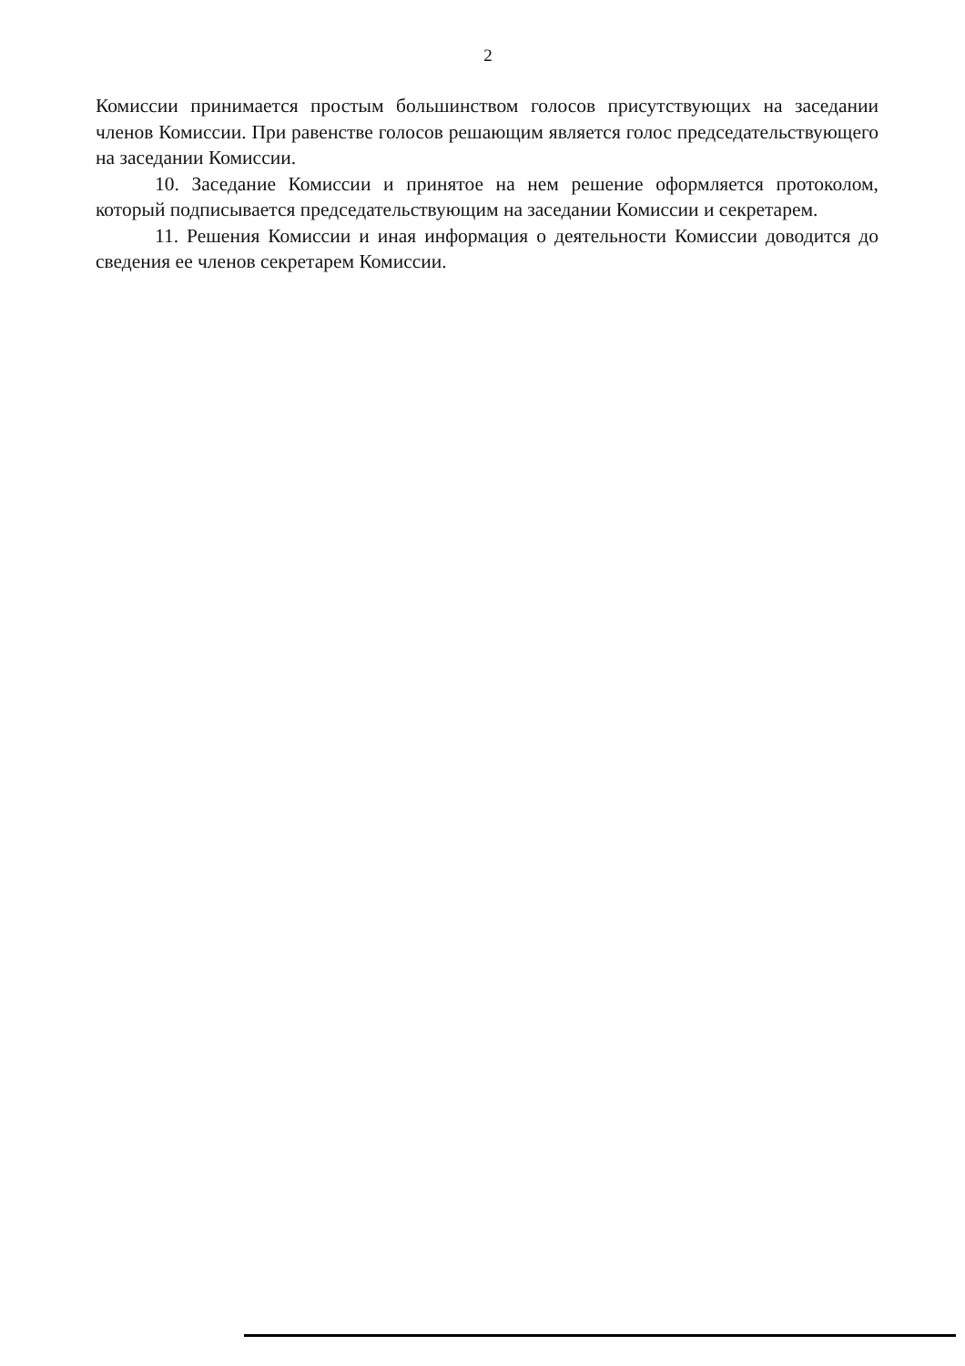2
Комиссии принимается простым большинством голосов присутствующих на заседании членов Комиссии. При равенстве голосов решающим является голос председательствующего на заседании Комиссии.
10. Заседание Комиссии и принятое на нем решение оформляется протоколом, который подписывается председательствующим на заседании Комиссии и секретарем.
11. Решения Комиссии и иная информация о деятельности Комиссии доводится до сведения ее членов секретарем Комиссии.